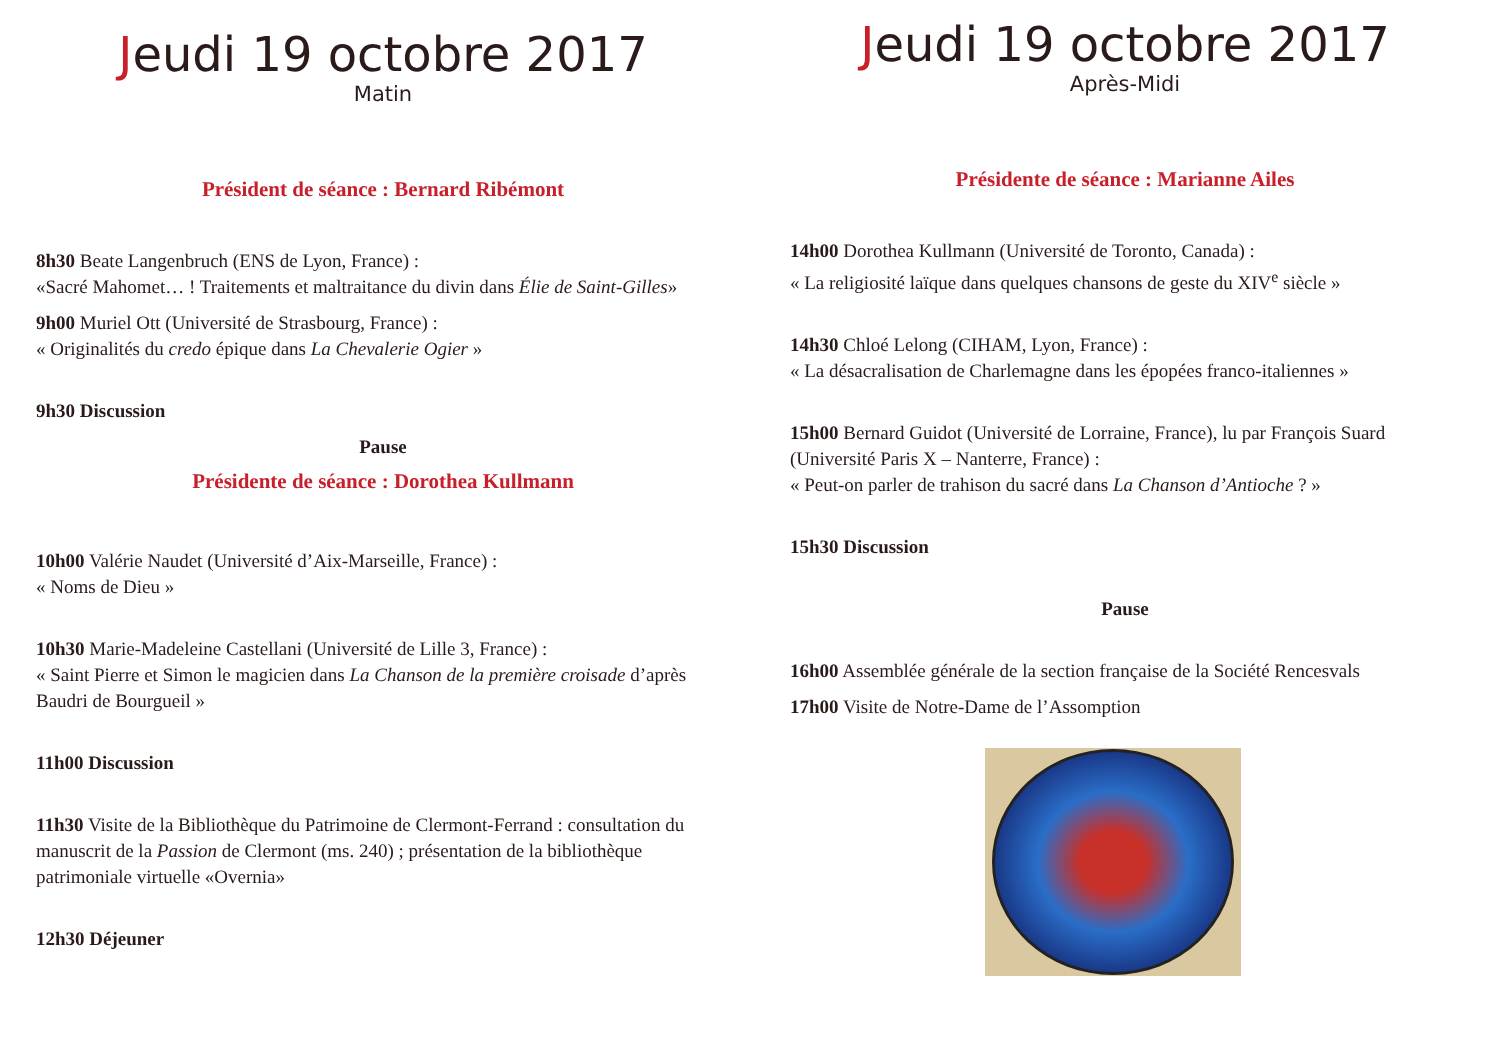Jeudi 19 octobre 2017
Matin
Président de séance : Bernard Ribémont
8h30 Beate Langenbruch (ENS de Lyon, France) :
«Sacré Mahomet… ! Traitements et maltraitance du divin dans Élie de Saint-Gilles»
9h00 Muriel Ott (Université de Strasbourg, France) :
« Originalités du credo épique dans La Chevalerie Ogier »
9h30 Discussion
Pause
Présidente de séance : Dorothea Kullmann
10h00 Valérie Naudet (Université d’Aix-Marseille, France) :
« Noms de Dieu »
10h30 Marie-Madeleine Castellani (Université de Lille 3, France) :
« Saint Pierre et Simon le magicien dans La Chanson de la première croisade d’après Baudri de Bourgueil »
11h00 Discussion
11h30 Visite de la Bibliothèque du Patrimoine de Clermont-Ferrand : consultation du manuscrit de la Passion de Clermont (ms. 240) ; présentation de la bibliothèque patrimoniale virtuelle «Overnia»
12h30 Déjeuner
Jeudi 19 octobre 2017
Après-Midi
Présidente de séance : Marianne Ailes
14h00 Dorothea Kullmann (Université de Toronto, Canada) :
« La religiosité laïque dans quelques chansons de geste du XIV<sup>e</sup> siècle »
14h30 Chloé Lelong (CIHAM, Lyon, France) :
« La désacralisation de Charlemagne dans les épopées franco-italiennes »
15h00 Bernard Guidot (Université de Lorraine, France), lu par François Suard (Université Paris X – Nanterre, France) :
« Peut-on parler de trahison du sacré dans La Chanson d’Antioche ? »
15h30 Discussion
Pause
16h00 Assemblée générale de la section française de la Société Rencesvals
17h00 Visite de Notre-Dame de l’Assomption